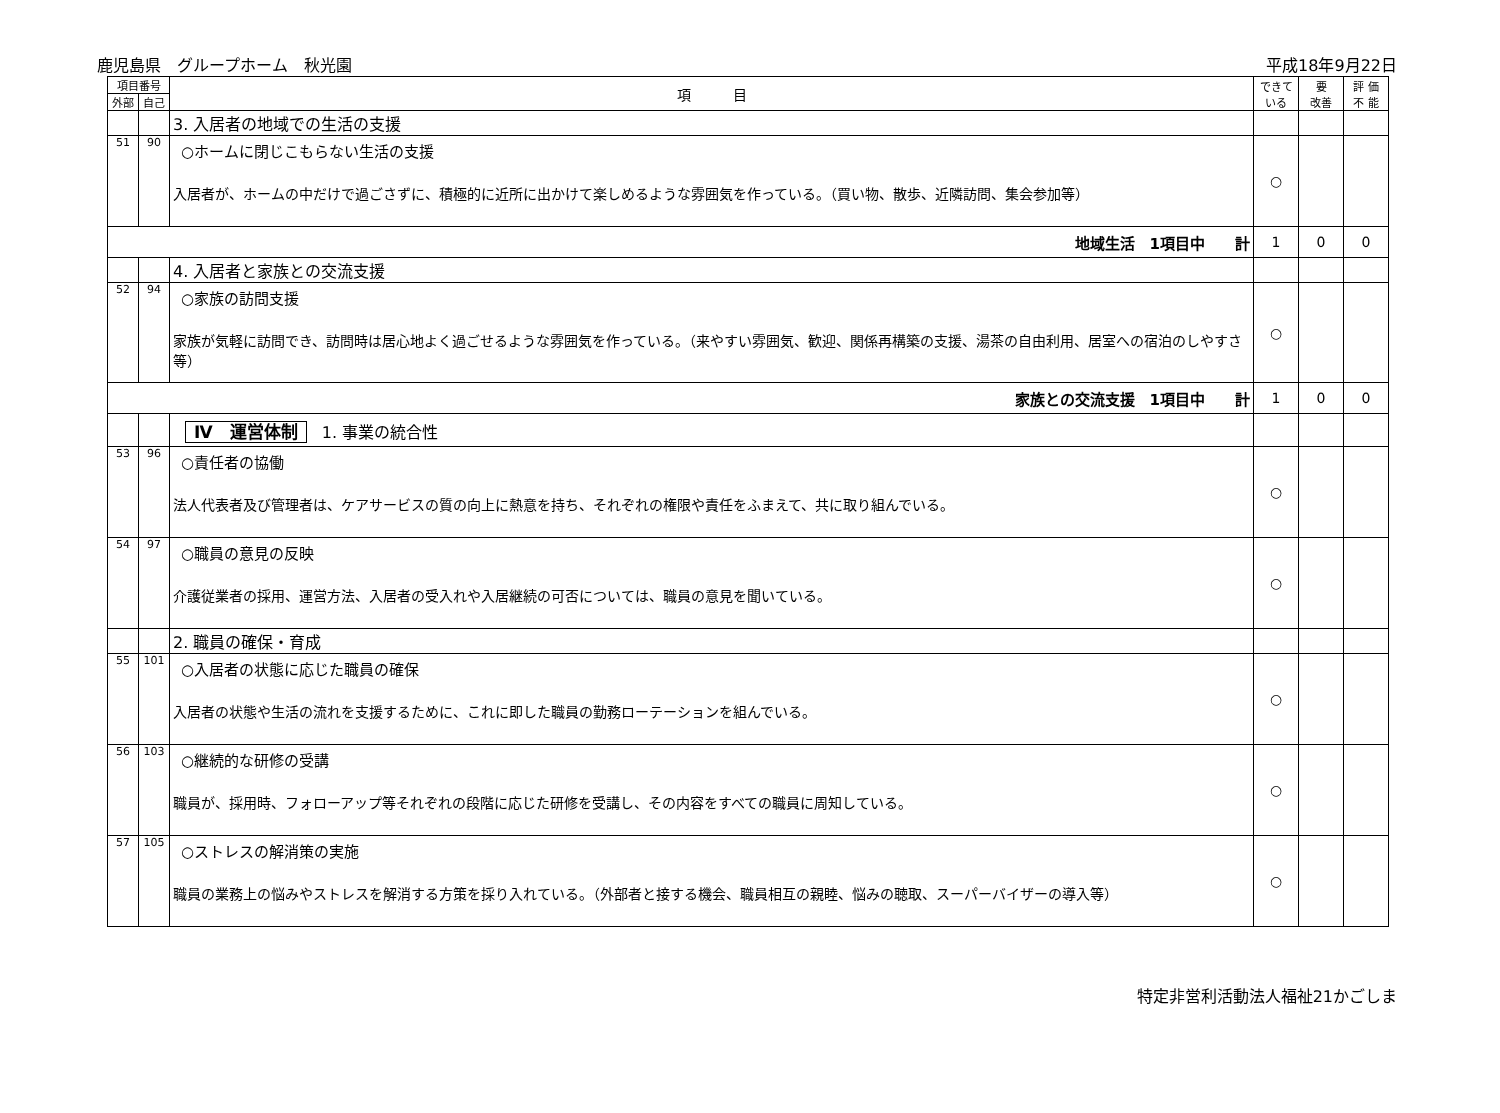鹿児島県　グループホーム　秋光園 平成18年9月22日
| 項目番号 | | 項 目 | できて いる | 要 改善 | 評 価 不 能 |
| --- | --- | --- | --- | --- | --- |
| 外部 | 自己 | | | | |
| | | 3. 入居者の地域での生活の支援 | | | |
| 51 | 90 | ○ホームに閉じこもらない生活の支援 入居者が、ホームの中だけで過ごさずに、積極的に近所に出かけて楽しめるような雰囲気を作っている。（買い物、散歩、近隣訪問、集会参加等） | ○ | | |
| 地域生活 1項目中 計 | | | 1 | 0 | 0 |
| | | 4. 入居者と家族との交流支援 | | | |
| 52 | 94 | ○家族の訪問支援 家族が気軽に訪問でき、訪問時は居心地よく過ごせるような雰囲気を作っている。（来やすい雰囲気、歓迎、関係再構築の支援、湯茶の自由利用、居室への宿泊のしやすさ等） | ○ | | |
| 家族との交流支援 1項目中 計 | | | 1 | 0 | 0 |
| | | Ⅳ 運営体制 1. 事業の統合性 | | | |
| 53 | 96 | ○責任者の協働 法人代表者及び管理者は、ケアサービスの質の向上に熱意を持ち、それぞれの権限や責任をふまえて、共に取り組んでいる。 | ○ | | |
| 54 | 97 | ○職員の意見の反映 介護従業者の採用、運営方法、入居者の受入れや入居継続の可否については、職員の意見を聞いている。 | ○ | | |
| | | 2. 職員の確保・育成 | | | |
| 55 | 101 | ○入居者の状態に応じた職員の確保 入居者の状態や生活の流れを支援するために、これに即した職員の勤務ローテーションを組んでいる。 | ○ | | |
| 56 | 103 | ○継続的な研修の受講 職員が、採用時、フォローアップ等それぞれの段階に応じた研修を受講し、その内容をすべての職員に周知している。 | ○ | | |
| 57 | 105 | ○ストレスの解消策の実施 職員の業務上の悩みやストレスを解消する方策を採り入れている。（外部者と接する機会、職員相互の親睦、悩みの聴取、スーパーバイザーの導入等） | ○ | | |
特定非営利活動法人福祉21かごしま